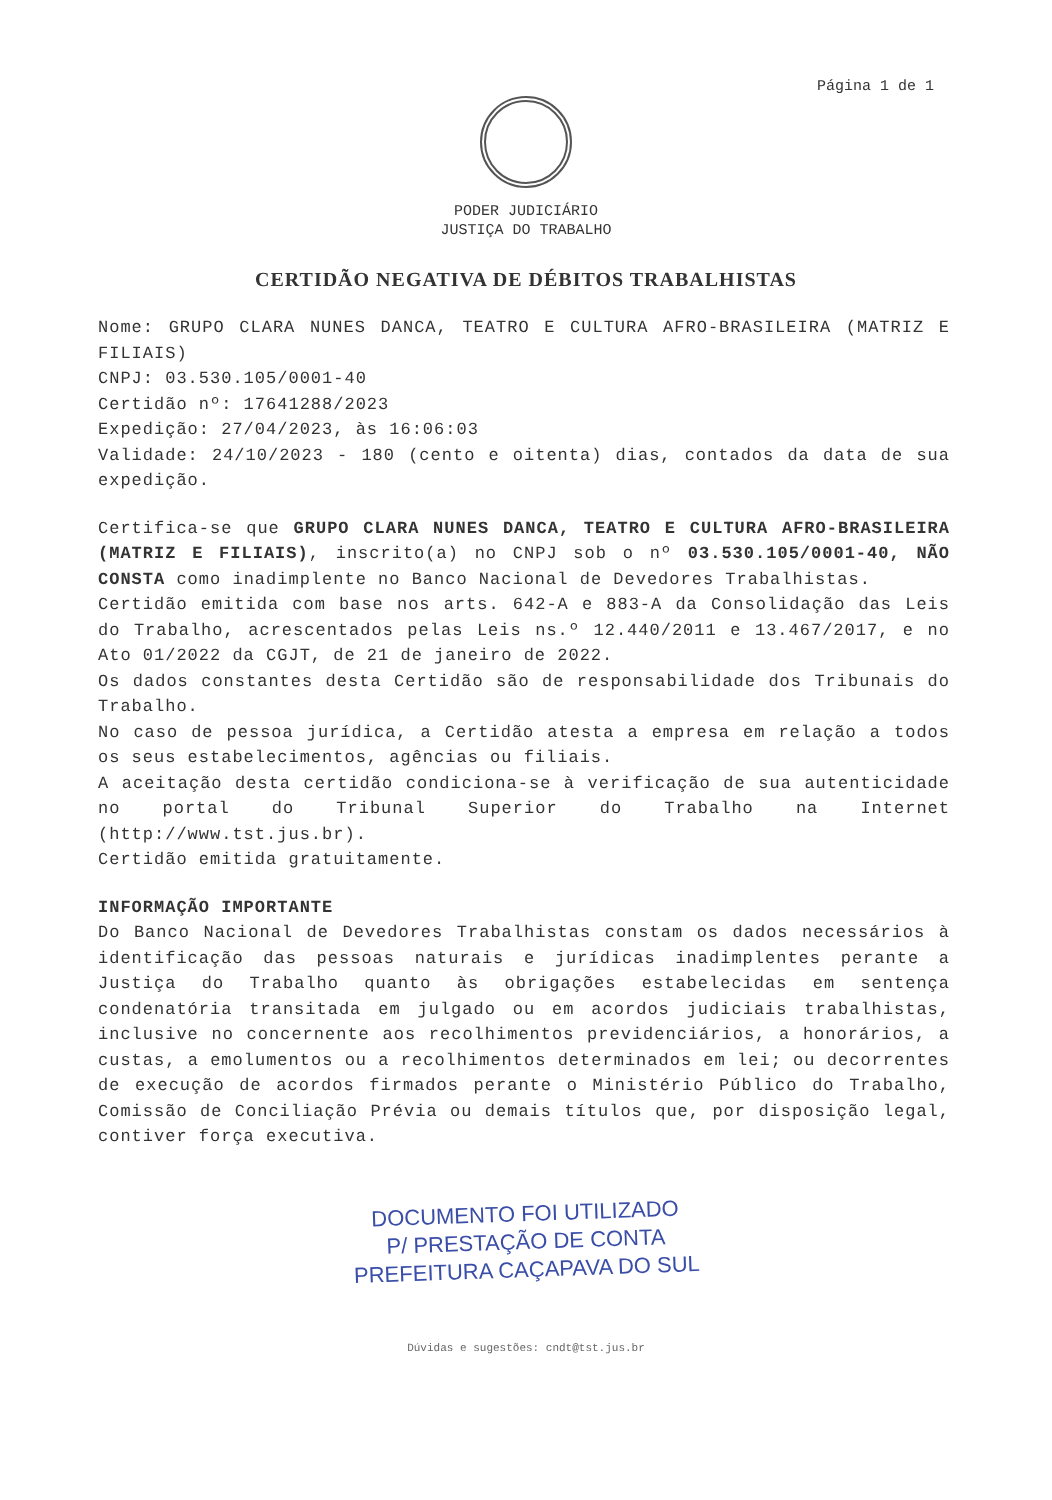Página 1 de 1
PODER JUDICIÁRIO
JUSTIÇA DO TRABALHO
CERTIDÃO NEGATIVA DE DÉBITOS TRABALHISTAS
Nome: GRUPO CLARA NUNES DANCA, TEATRO E CULTURA AFRO-BRASILEIRA (MATRIZ E FILIAIS)
CNPJ: 03.530.105/0001-40
Certidão nº: 17641288/2023
Expedição: 27/04/2023, às 16:06:03
Validade: 24/10/2023 - 180 (cento e oitenta) dias, contados da data de sua expedição.
Certifica-se que GRUPO CLARA NUNES DANCA, TEATRO E CULTURA AFRO-BRASILEIRA (MATRIZ E FILIAIS), inscrito(a) no CNPJ sob o nº 03.530.105/0001-40, NÃO CONSTA como inadimplente no Banco Nacional de Devedores Trabalhistas.
Certidão emitida com base nos arts. 642-A e 883-A da Consolidação das Leis do Trabalho, acrescentados pelas Leis ns.º 12.440/2011 e 13.467/2017, e no Ato 01/2022 da CGJT, de 21 de janeiro de 2022.
Os dados constantes desta Certidão são de responsabilidade dos Tribunais do Trabalho.
No caso de pessoa jurídica, a Certidão atesta a empresa em relação a todos os seus estabelecimentos, agências ou filiais.
A aceitação desta certidão condiciona-se à verificação de sua autenticidade no portal do Tribunal Superior do Trabalho na Internet (http://www.tst.jus.br).
Certidão emitida gratuitamente.
INFORMAÇÃO IMPORTANTE
Do Banco Nacional de Devedores Trabalhistas constam os dados necessários à identificação das pessoas naturais e jurídicas inadimplentes perante a Justiça do Trabalho quanto às obrigações estabelecidas em sentença condenatória transitada em julgado ou em acordos judiciais trabalhistas, inclusive no concernente aos recolhimentos previdenciários, a honorários, a custas, a emolumentos ou a recolhimentos determinados em lei; ou decorrentes de execução de acordos firmados perante o Ministério Público do Trabalho, Comissão de Conciliação Prévia ou demais títulos que, por disposição legal, contiver força executiva.
DOCUMENTO FOI UTILIZADO
P/ PRESTAÇÃO DE CONTA
PREFEITURA CAÇAPAVA DO SUL
Dúvidas e sugestões: cndt@tst.jus.br